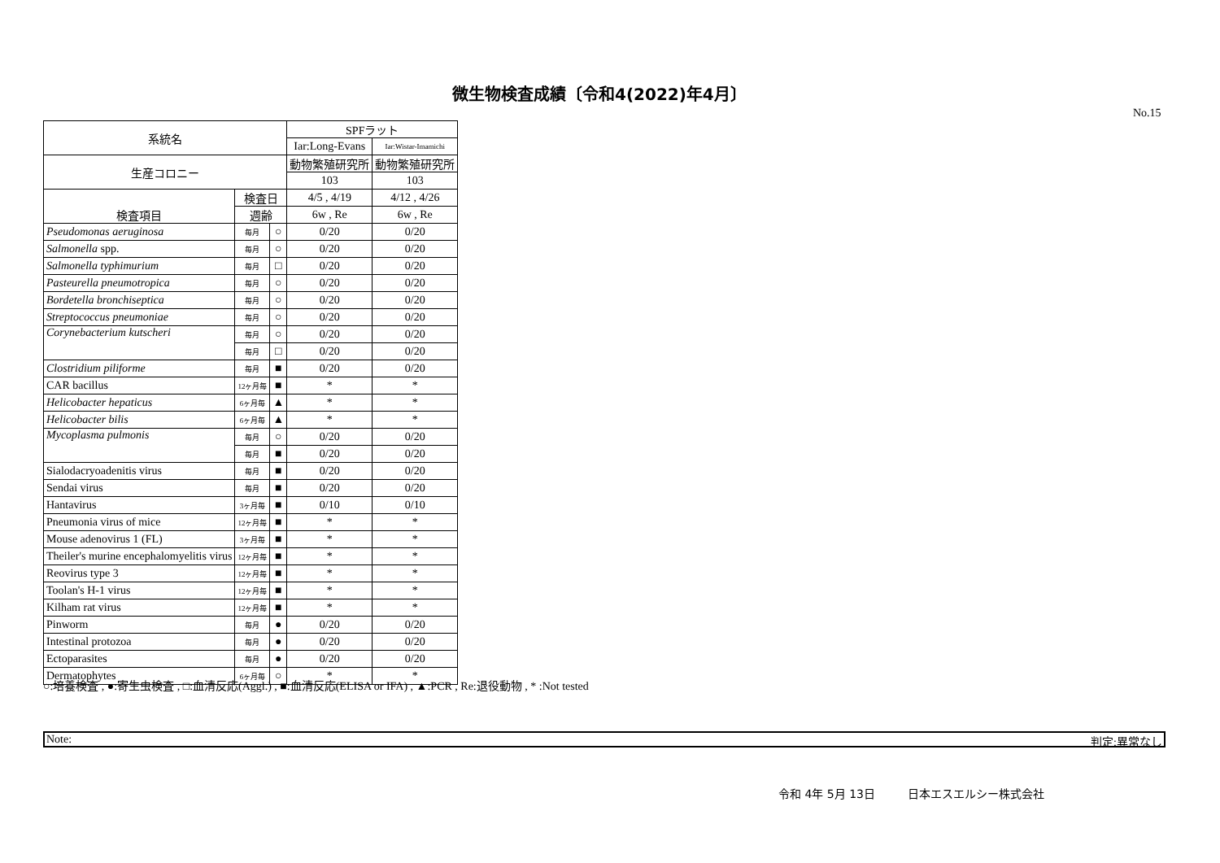微生物検査成績〔令和4(2022)年4月〕
No.15
| 系統名 | | | SPFラット | |
| --- | --- | --- | --- | --- |
| | | | Iar:Long-Evans | Iar:Wistar-Imamichi |
| 生産コロニー | | | 動物繁殖研究所 | 動物繁殖研究所 |
| | | | 103 | 103 |
| 検査項目 | 検査日 | | 4/5 , 4/19 | 4/12 , 4/26 |
| | 週齢 | | 6w , Re | 6w , Re |
| Pseudomonas aeruginosa | 毎月 | ○ | 0/20 | 0/20 |
| Salmonella spp. | 毎月 | ○ | 0/20 | 0/20 |
| Salmonella typhimurium | 毎月 | □ | 0/20 | 0/20 |
| Pasteurella pneumotropica | 毎月 | ○ | 0/20 | 0/20 |
| Bordetella bronchiseptica | 毎月 | ○ | 0/20 | 0/20 |
| Streptococcus pneumoniae | 毎月 | ○ | 0/20 | 0/20 |
| Corynebacterium kutscheri | 毎月 | ○ | 0/20 | 0/20 |
| | 毎月 | □ | 0/20 | 0/20 |
| Clostridium piliforme | 毎月 | ■ | 0/20 | 0/20 |
| CAR bacillus | 12ヶ月毎 | ■ | * | * |
| Helicobacter hepaticus | 6ヶ月毎 | ▲ | * | * |
| Helicobacter bilis | 6ヶ月毎 | ▲ | * | * |
| Mycoplasma pulmonis | 毎月 | ○ | 0/20 | 0/20 |
| | 毎月 | ■ | 0/20 | 0/20 |
| Sialodacryoadenitis virus | 毎月 | ■ | 0/20 | 0/20 |
| Sendai virus | 毎月 | ■ | 0/20 | 0/20 |
| Hantavirus | 3ヶ月毎 | ■ | 0/10 | 0/10 |
| Pneumonia virus of mice | 12ヶ月毎 | ■ | * | * |
| Mouse adenovirus 1 (FL) | 3ヶ月毎 | ■ | * | * |
| Theiler's murine encephalomyelitis virus | 12ヶ月毎 | ■ | * | * |
| Reovirus type 3 | 12ヶ月毎 | ■ | * | * |
| Toolan's H-1 virus | 12ヶ月毎 | ■ | * | * |
| Kilham rat virus | 12ヶ月毎 | ■ | * | * |
| Pinworm | 毎月 | ● | 0/20 | 0/20 |
| Intestinal protozoa | 毎月 | ● | 0/20 | 0/20 |
| Ectoparasites | 毎月 | ● | 0/20 | 0/20 |
| Dermatophytes | 6ヶ月毎 | ○ | * | * |
○:培養検査 , ●:寄生虫検査 , □:血清反応(Aggl.) , ■:血清反応(ELISA or IFA) , ▲:PCR , Re:退役動物 , * :Not tested
Note: 判定:異常なし
令和 4年 5月 13日 日本エスエルシー株式会社